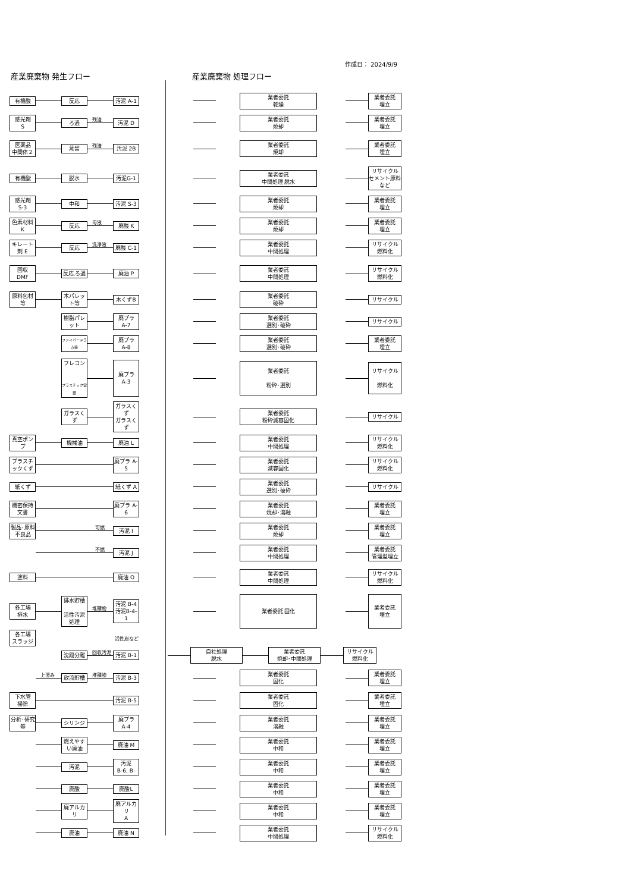作成日： 2024/9/9
産業廃棄物 発生フロー 産業廃棄物 処理フロー
有機酸 反応 汚泥 A-1
業者委託
乾燥
業者委託
埋立
感光剤
S
ろ過
残渣
汚泥 D
業者委託
焼却
業者委託
埋立
医薬品
中間体２
蒸留
残渣
汚泥 2B
業者委託
焼却
業者委託
埋立
有機酸 脱水 汚泥G-1
業者委託
中間処理 脱水
リサイクル
セメント原料など
感光剤
S-3
中和 汚泥 S-3
業者委託
焼却
業者委託
埋立
色素材料
K
反応
母液
廃酸 K
業者委託
焼却
業者委託
埋立
キレート剤 E
反応
洗浄液
廃酸 C-1
業者委託
中間処理
リサイクル
燃料化
回収
DMF
反応,ろ過 廃油 P
業者委託
中間処理
リサイクル
燃料化
原料包材等
木パレット等
木くずB
業者委託
破砕
リサイクル
樹脂パレット
廃プラ
A-7
業者委託
選別･破砕
リサイクル
ファイバードラム等
廃プラ
A-8
業者委託
選別･破砕
業者委託
埋立
フレコン
プラスチック容器
廃プラ
A-3
業者委託
粉砕･選別
リサイクル
燃料化
ガラスくず
ガラスくず
ガラスくず
業者委託
粉砕減容固化
リサイクル
真空ポンプ
機械油 廃油 L
業者委託
中間処理
リサイクル
燃料化
プラスチックくず
廃プラ A-5
業者委託
減容固化
リサイクル
燃料化
紙くず 紙くず A
業者委託
選別･破砕
リサイクル
機密保持文書
廃プラ A-6
業者委託
焼却･溶融
業者委託
埋立
製品･原料 不良品
可燃
汚泥 I
業者委託
焼却
業者委託
埋立
不燃
汚泥 J
業者委託
中間処理
業者委託
管理型埋立
塗料 廃油 O
業者委託
中間処理
リサイクル
燃料化
各工場
排水
排水貯槽
活性汚泥処理
堆積物
汚泥 B-4
汚泥B-4-1
業者委託 固化
業者委託
埋立
各工場
スラッジ
活性炭など
沈殿分離
回収汚泥
汚泥 B-1
自社処理
脱水
業者委託
焼却･中間処理
リサイクル
燃料化
上澄み
放流貯槽
堆積物
汚泥 B-3
業者委託
固化
業者委託
埋立
下水管
掃除
汚泥 B-5
業者委託
固化
業者委託
埋立
分析･研究等
シリンジ
廃プラ
A-4
業者委託
溶融
業者委託
埋立
燃えやすい廃油
廃油 M
業者委託
中和
業者委託
埋立
汚泥
汚泥
B-6, B-
業者委託
中和
業者委託
埋立
廃酸 廃酸L
業者委託
中和
業者委託
埋立
廃アルカリ
廃アルカリ
A
業者委託
中和
業者委託
埋立
廃油 廃油 N
業者委託
中間処理
リサイクル
燃料化